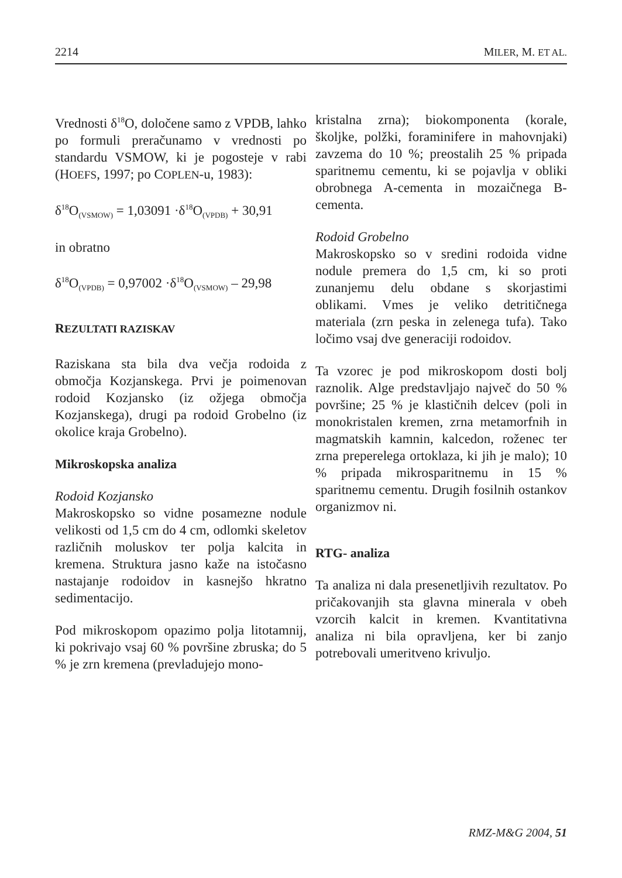2214 MILER, M. ET AL.
Vrednosti δ<sup>18</sup>O, določene samo z VPDB, lahko po formuli preračunamo v vrednosti po standardu VSMOW, ki je pogosteje v rabi (HOEFS, 1997; po COPLEN-u, 1983):
δ<sup>18</sup>O<sub>(VSMOW)</sub> = 1,03091 ·δ<sup>18</sup>O<sub>(VPDB)</sub> + 30,91
in obratno
δ<sup>18</sup>O<sub>(VPDB)</sub> = 0,97002 ·δ<sup>18</sup>O<sub>(VSMOW)</sub> – 29,98
REZULTATI RAZISKAV
Raziskana sta bila dva večja rodoida z območja Kozjanskega. Prvi je poimenovan rodoid Kozjansko (iz ožjega območja Kozjanskega), drugi pa rodoid Grobelno (iz okolice kraja Grobelno).
Mikroskopska analiza
Rodoid Kozjansko
Makroskopsko so vidne posamezne nodule velikosti od 1,5 cm do 4 cm, odlomki skeletov različnih moluskov ter polja kalcita in kremena. Struktura jasno kaže na istočasno nastajanje rodoidov in kasnejšo hkratno sedimentacijo.
Pod mikroskopom opazimo polja litotamnij, ki pokrivajo vsaj 60 % površine zbruska; do 5 % je zrn kremena (prevladujejo mono-
kristalna zrna); biokomponenta (korale, školjke, polžki, foraminifere in mahovnjaki) zavzema do 10 %; preostalih 25 % pripada sparitnemu cementu, ki se pojavlja v obliki obrobnega A-cementa in mozaičnega B-cementa.
Rodoid Grobelno
Makroskopsko so v sredini rodoida vidne nodule premera do 1,5 cm, ki so proti zunanjemu delu obdane s skorjastimi oblikami. Vmes je veliko detritičnega materiala (zrn peska in zelenega tufa). Tako ločimo vsaj dve generaciji rodoidov.
Ta vzorec je pod mikroskopom dosti bolj raznolik. Alge predstavljajo največ do 50 % površine; 25 % je klastičnih delcev (poli in monokristalen kremen, zrna metamorfnih in magmatskih kamnin, kalcedon, roženec ter zrna preperelega ortoklaza, ki jih je malo); 10 % pripada mikrosparitnemu in 15 % sparitnemu cementu. Drugih fosilnih ostankov organizmov ni.
RTG- analiza
Ta analiza ni dala presenetljivih rezultatov. Po pričakovanjih sta glavna minerala v obeh vzorcih kalcit in kremen. Kvantitativna analiza ni bila opravljena, ker bi zanjo potrebovali umeritveno krivuljo.
RMZ-M&G 2004, 51